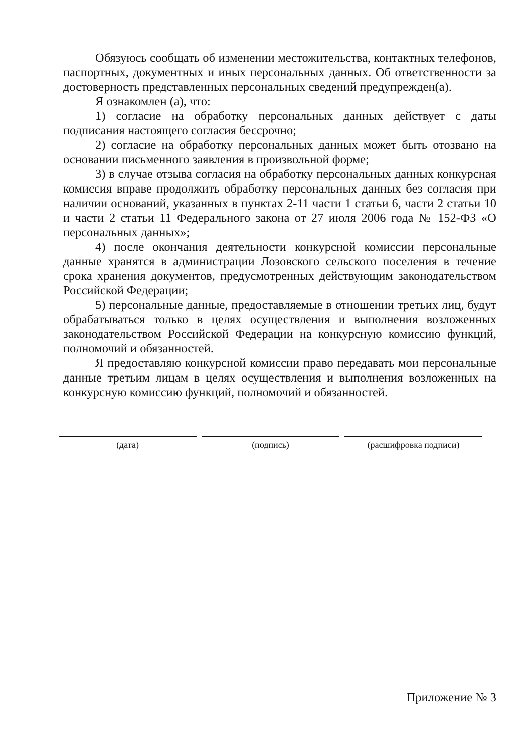Обязуюсь сообщать об изменении местожительства, контактных телефонов, паспортных, документных и иных персональных данных. Об ответственности за достоверность представленных персональных сведений предупрежден(а).
Я ознакомлен (а), что:
1) согласие на обработку персональных данных действует с даты подписания настоящего согласия бессрочно;
2) согласие на обработку персональных данных может быть отозвано на основании письменного заявления в произвольной форме;
3) в случае отзыва согласия на обработку персональных данных конкурсная комиссия вправе продолжить обработку персональных данных без согласия при наличии оснований, указанных в пунктах 2-11 части 1 статьи 6, части 2 статьи 10 и части 2 статьи 11 Федерального закона от 27 июля 2006 года № 152-ФЗ «О персональных данных»;
4) после окончания деятельности конкурсной комиссии персональные данные хранятся в администрации Лозовского сельского поселения в течение срока хранения документов, предусмотренных действующим законодательством Российской Федерации;
5) персональные данные, предоставляемые в отношении третьих лиц, будут обрабатываться только в целях осуществления и выполнения возложенных законодательством Российской Федерации на конкурсную комиссию функций, полномочий и обязанностей.
Я предоставляю конкурсной комиссии право передавать мои персональные данные третьим лицам в целях осуществления и выполнения возложенных на конкурсную комиссию функций, полномочий и обязанностей.
(дата) (подпись) (расшифровка подписи)
Приложение № 3